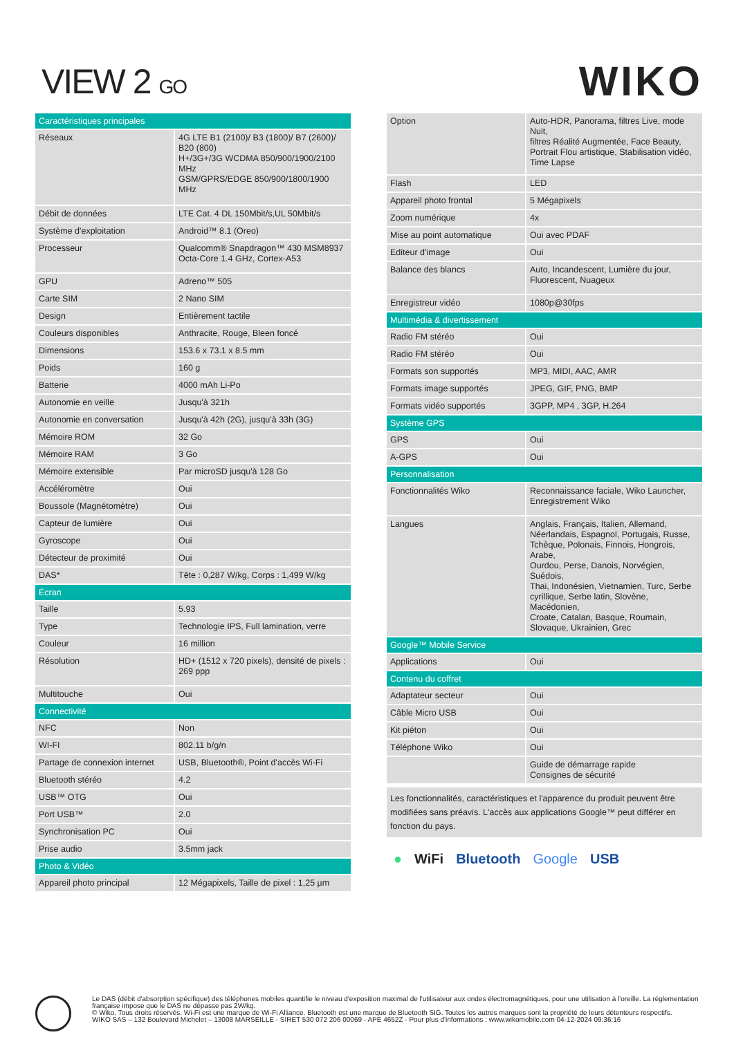VIEW 2 GO
WIKO
| Caractéristiques principales | |
| --- | --- |
| Réseaux | 4G LTE B1 (2100)/ B3 (1800)/ B7 (2600)/ B20 (800) H+/3G+/3G WCDMA 850/900/1900/2100 MHz GSM/GPRS/EDGE 850/900/1800/1900 MHz |
| Débit de données | LTE Cat. 4 DL 150Mbit/s,UL 50Mbit/s |
| Système d'exploitation | Android™ 8.1 (Oreo) |
| Processeur | Qualcomm® Snapdragon™ 430 MSM8937 Octa-Core 1.4 GHz, Cortex-A53 |
| GPU | Adreno™ 505 |
| Carte SIM | 2 Nano SIM |
| Design | Entièrement tactile |
| Couleurs disponibles | Anthracite, Rouge, Bleen foncé |
| Dimensions | 153.6 x 73.1 x 8.5 mm |
| Poids | 160 g |
| Batterie | 4000 mAh Li-Po |
| Autonomie en veille | Jusqu'à 321h |
| Autonomie en conversation | Jusqu'à 42h (2G), jusqu'à 33h (3G) |
| Mémoire ROM | 32 Go |
| Mémoire RAM | 3 Go |
| Mémoire extensible | Par microSD jusqu'à 128 Go |
| Accéléromètre | Oui |
| Boussole (Magnétomètre) | Oui |
| Capteur de lumière | Oui |
| Gyroscope | Oui |
| Détecteur de proximité | Oui |
| DAS* | Tête : 0,287 W/kg, Corps : 1,499 W/kg |
| Écran | |
| Taille | 5.93 |
| Type | Technologie IPS, Full lamination, verre |
| Couleur | 16 million |
| Résolution | HD+ (1512 x 720 pixels), densité de pixels : 269 ppp |
| Multitouche | Oui |
| Connectivité | |
| NFC | Non |
| WI-FI | 802.11 b/g/n |
| Partage de connexion internet | USB, Bluetooth®, Point d'accès Wi-Fi |
| Bluetooth stéréo | 4.2 |
| USB™ OTG | Oui |
| Port USB™ | 2.0 |
| Synchronisation PC | Oui |
| Prise audio | 3.5mm jack |
| Photo & Vidéo | |
| Appareil photo principal | 12 Mégapixels, Taille de pixel : 1,25 µm |
| Option | Auto-HDR, Panorama, filtres Live, mode Nuit, filtres Réalité Augmentée, Face Beauty, Portrait Flou artistique, Stabilisation vidéo, Time Lapse |
| Flash | LED |
| Appareil photo frontal | 5 Mégapixels |
| Zoom numérique | 4x |
| Mise au point automatique | Oui avec PDAF |
| Editeur d'image | Oui |
| Balance des blancs | Auto, Incandescent, Lumière du jour, Fluorescent, Nuageux |
| Enregistreur vidéo | 1080p@30fps |
| Multimédia & divertissement | |
| Radio FM stéréo | Oui |
| Radio FM stéréo | Oui |
| Formats son supportés | MP3, MIDI, AAC, AMR |
| Formats image supportés | JPEG, GIF, PNG, BMP |
| Formats vidéo supportés | 3GPP, MP4 , 3GP, H.264 |
| Système GPS | |
| GPS | Oui |
| A-GPS | Oui |
| Personnalisation | |
| Fonctionnalités Wiko | Reconnaissance faciale, Wiko Launcher, Enregistrement Wiko |
| Langues | Anglais, Français, Italien, Allemand, Néerlandais, Espagnol, Portugais, Russe, Tchèque, Polonais, Finnois, Hongrois, Arabe, Ourdou, Perse, Danois, Norvégien, Suédois, Thai, Indonésien, Vietnamien, Turc, Serbe cyrillique, Serbe latin, Slovène, Macédonien, Croate, Catalan, Basque, Roumain, Slovaque, Ukrainien, Grec |
| Google™ Mobile Service | |
| Applications | Oui |
| Contenu du coffret | |
| Adaptateur secteur | Oui |
| Câble Micro USB | Oui |
| Kit piéton | Oui |
| Téléphone Wiko | Oui |
| | Guide de démarrage rapide Consignes de sécurité |
Les fonctionnalités, caractéristiques et l'apparence du produit peuvent être modifiées sans préavis. L'accès aux applications Google™ peut différer en fonction du pays.
● WiFi Bluetooth Google USB
Le DAS (débit d'absorption spécifique) des téléphones mobiles quantifie le niveau d'exposition maximal de l'utilisateur aux ondes électromagnétiques, pour une utilisation à l'oreille. La réglementation française impose que le DAS ne dépasse pas 2W/kg.
© Wiko. Tous droits réservés. Wi-Fi est une marque de Wi-Fi Alliance. Bluetooth est une marque de Bluetooth SIG. Toutes les autres marques sont la propriété de leurs détenteurs respectifs.
WIKO SAS – 132 Boulevard Michelet – 13008 MARSEILLE - SIRET 530 072 206 00069 - APE 4652Z - Pour plus d'informations : www.wikomobile.com 04-12-2024 09:36:16